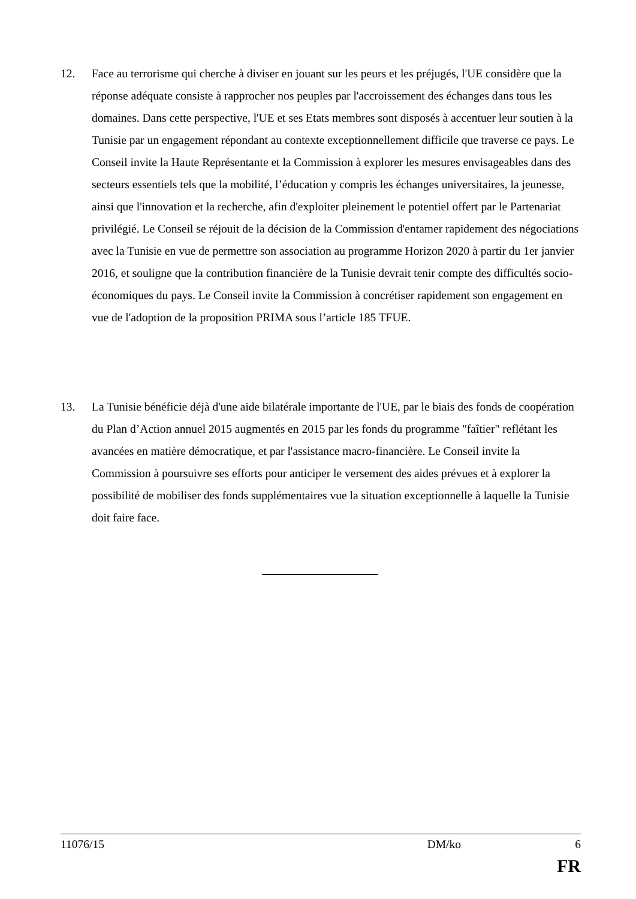12. Face au terrorisme qui cherche à diviser en jouant sur les peurs et les préjugés, l'UE considère que la réponse adéquate consiste à rapprocher nos peuples par l'accroissement des échanges dans tous les domaines. Dans cette perspective, l'UE et ses Etats membres sont disposés à accentuer leur soutien à la Tunisie par un engagement répondant au contexte exceptionnellement difficile que traverse ce pays. Le Conseil invite la Haute Représentante et la Commission à explorer les mesures envisageables dans des secteurs essentiels tels que la mobilité, l’éducation y compris les échanges universitaires, la jeunesse, ainsi que l'innovation et la recherche, afin d'exploiter pleinement le potentiel offert par le Partenariat privilégié. Le Conseil se réjouit de la décision de la Commission d'entamer rapidement des négociations avec la Tunisie en vue de permettre son association au programme Horizon 2020 à partir du 1er janvier 2016, et souligne que la contribution financière de la Tunisie devrait tenir compte des difficultés socio-économiques du pays. Le Conseil invite la Commission à concrétiser rapidement son engagement en vue de l'adoption de la proposition PRIMA sous l’article 185 TFUE.
13. La Tunisie bénéficie déjà d'une aide bilatérale importante de l'UE, par le biais des fonds de coopération du Plan d’Action annuel 2015 augmentés en 2015 par les fonds du programme "faîtier" reflétant les avancées en matière démocratique, et par l'assistance macro-financière. Le Conseil invite la Commission à poursuivre ses efforts pour anticiper le versement des aides prévues et à explorer la possibilité de mobiliser des fonds supplémentaires vue la situation exceptionnelle à laquelle la Tunisie doit faire face.
11076/15 DM/ko 6
FR